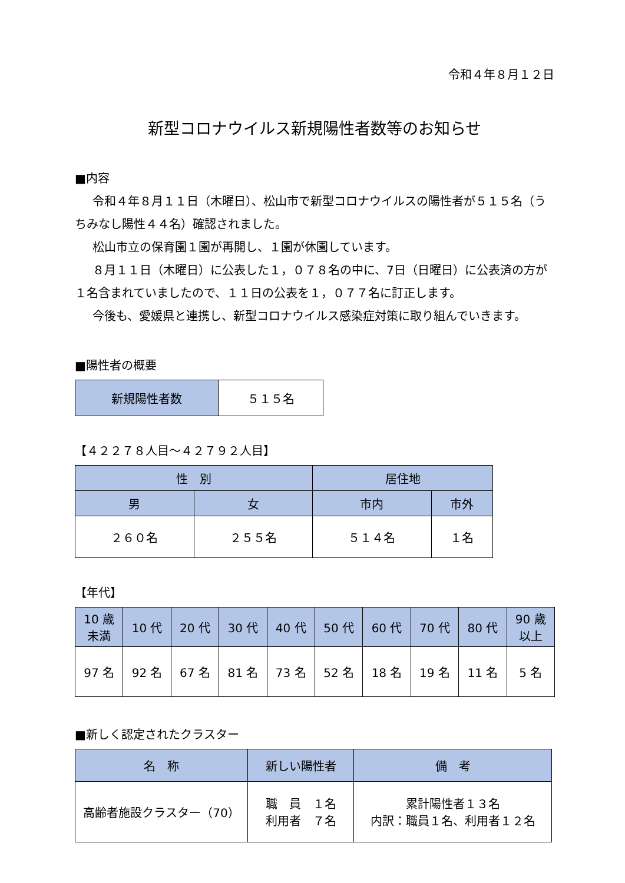令和４年８月１２日
新型コロナウイルス新規陽性者数等のお知らせ
■内容
令和４年８月１１日（木曜日）、松山市で新型コロナウイルスの陽性者が５１５名（うちみなし陽性４４名）確認されました。
松山市立の保育園１園が再開し、１園が休園しています。
８月１１日（木曜日）に公表した１，０７８名の中に、7日（日曜日）に公表済の方が１名含まれていましたので、１１日の公表を１，０７７名に訂正します。
今後も、愛媛県と連携し、新型コロナウイルス感染症対策に取り組んでいきます。
■陽性者の概要
| 新規陽性者数 | ５１５名 |
【４２２７８人目～４２７９２人目】
| 性 別 | | 居住地 | |
| --- | --- | --- | --- |
| 男 | 女 | 市内 | 市外 |
| ２６０名 | ２５５名 | ５１４名 | １名 |
【年代】
| 10 歳 未満 | 10 代 | 20 代 | 30 代 | 40 代 | 50 代 | 60 代 | 70 代 | 80 代 | 90 歳 以上 |
| --- | --- | --- | --- | --- | --- | --- | --- | --- | --- |
| 97 名 | 92 名 | 67 名 | 81 名 | 73 名 | 52 名 | 18 名 | 19 名 | 11 名 | 5 名 |
■新しく認定されたクラスター
| 名 称 | 新しい陽性者 | 備 考 |
| --- | --- | --- |
| 高齢者施設クラスター（70） | 職 員 １名 利用者 ７名 | 累計陽性者１３名 内訳：職員１名、利用者１２名 |